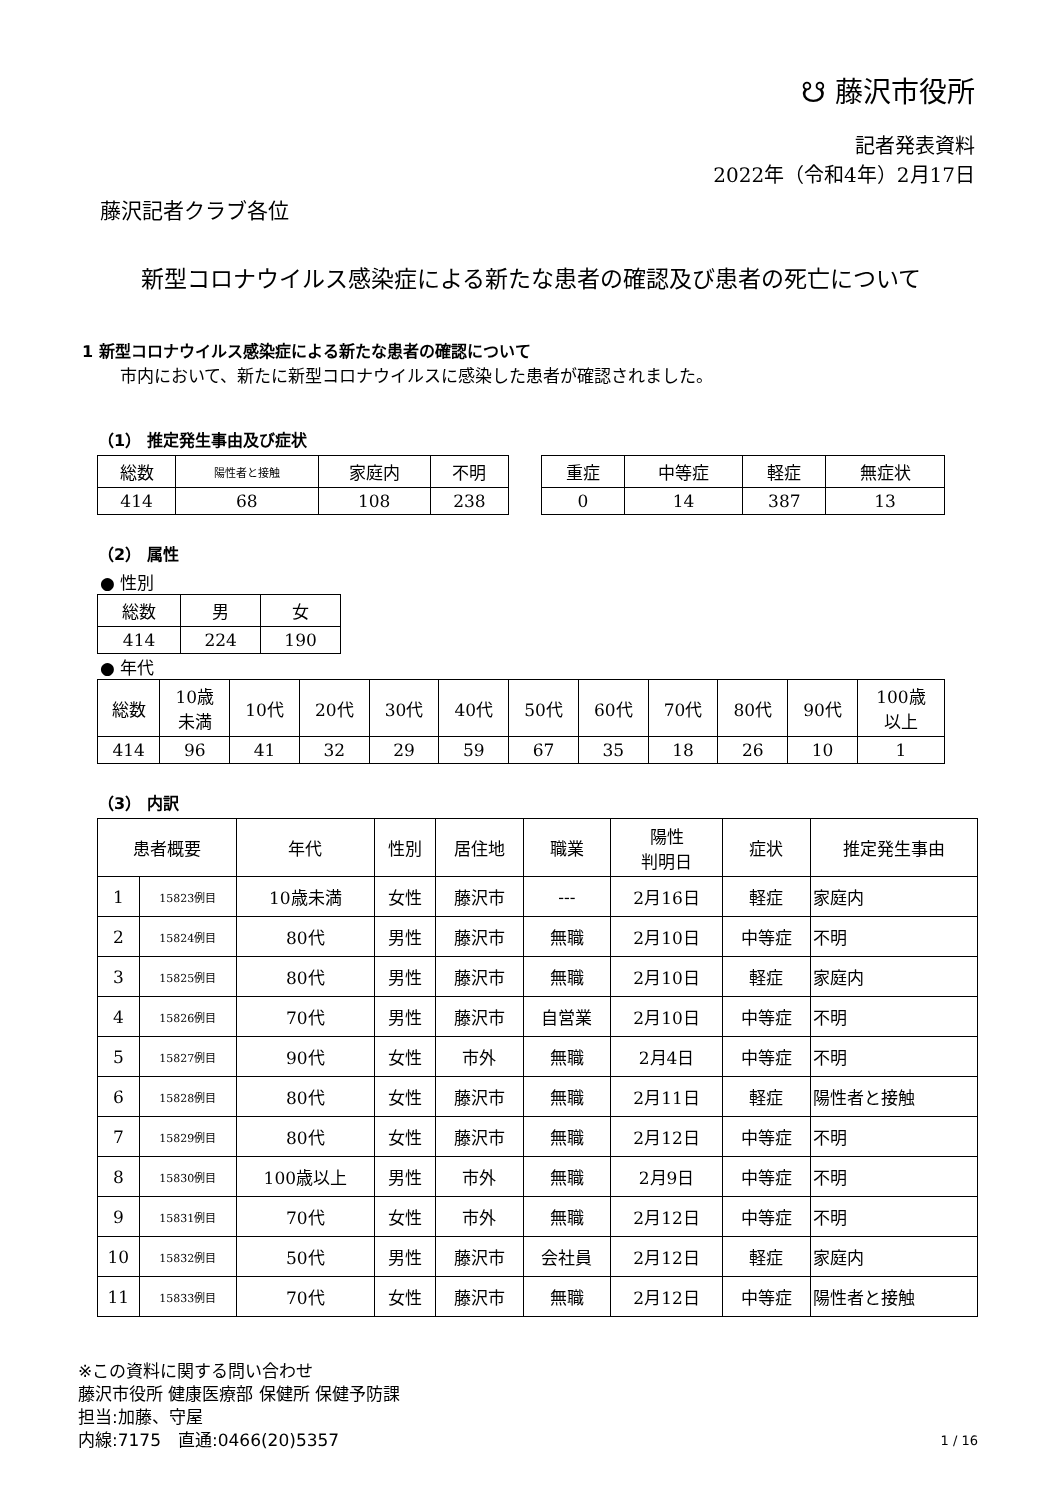☋ 藤沢市役所
記者発表資料
2022年（令和4年）2月17日
藤沢記者クラブ各位
新型コロナウイルス感染症による新たな患者の確認及び患者の死亡について
1 新型コロナウイルス感染症による新たな患者の確認について
市内において、新たに新型コロナウイルスに感染した患者が確認されました。
（1） 推定発生事由及び症状
| 総数 | 陽性者と接触 | 家庭内 | 不明 |
| 414 | 68 | 108 | 238 |
| 重症 | 中等症 | 軽症 | 無症状 |
| 0 | 14 | 387 | 13 |
（2） 属性
● 性別
| 総数 | 男 | 女 |
| 414 | 224 | 190 |
● 年代
| 総数 | 10歳 未満 | 10代 | 20代 | 30代 | 40代 | 50代 | 60代 | 70代 | 80代 | 90代 | 100歳 以上 |
| 414 | 96 | 41 | 32 | 29 | 59 | 67 | 35 | 18 | 26 | 10 | 1 |
（3） 内訳
| 患者概要 | | 年代 | 性別 | 居住地 | 職業 | 陽性 判明日 | 症状 | 推定発生事由 |
| --- | --- | --- | --- | --- | --- | --- | --- | --- |
| 1 | 15823例目 | 10歳未満 | 女性 | 藤沢市 | --- | 2月16日 | 軽症 | 家庭内 |
| 2 | 15824例目 | 80代 | 男性 | 藤沢市 | 無職 | 2月10日 | 中等症 | 不明 |
| 3 | 15825例目 | 80代 | 男性 | 藤沢市 | 無職 | 2月10日 | 軽症 | 家庭内 |
| 4 | 15826例目 | 70代 | 男性 | 藤沢市 | 自営業 | 2月10日 | 中等症 | 不明 |
| 5 | 15827例目 | 90代 | 女性 | 市外 | 無職 | 2月4日 | 中等症 | 不明 |
| 6 | 15828例目 | 80代 | 女性 | 藤沢市 | 無職 | 2月11日 | 軽症 | 陽性者と接触 |
| 7 | 15829例目 | 80代 | 女性 | 藤沢市 | 無職 | 2月12日 | 中等症 | 不明 |
| 8 | 15830例目 | 100歳以上 | 男性 | 市外 | 無職 | 2月9日 | 中等症 | 不明 |
| 9 | 15831例目 | 70代 | 女性 | 市外 | 無職 | 2月12日 | 中等症 | 不明 |
| 10 | 15832例目 | 50代 | 男性 | 藤沢市 | 会社員 | 2月12日 | 軽症 | 家庭内 |
| 11 | 15833例目 | 70代 | 女性 | 藤沢市 | 無職 | 2月12日 | 中等症 | 陽性者と接触 |
※この資料に関する問い合わせ
藤沢市役所 健康医療部 保健所 保健予防課
担当:加藤、守屋
内線:7175　直通:0466(20)5357 1 / 16